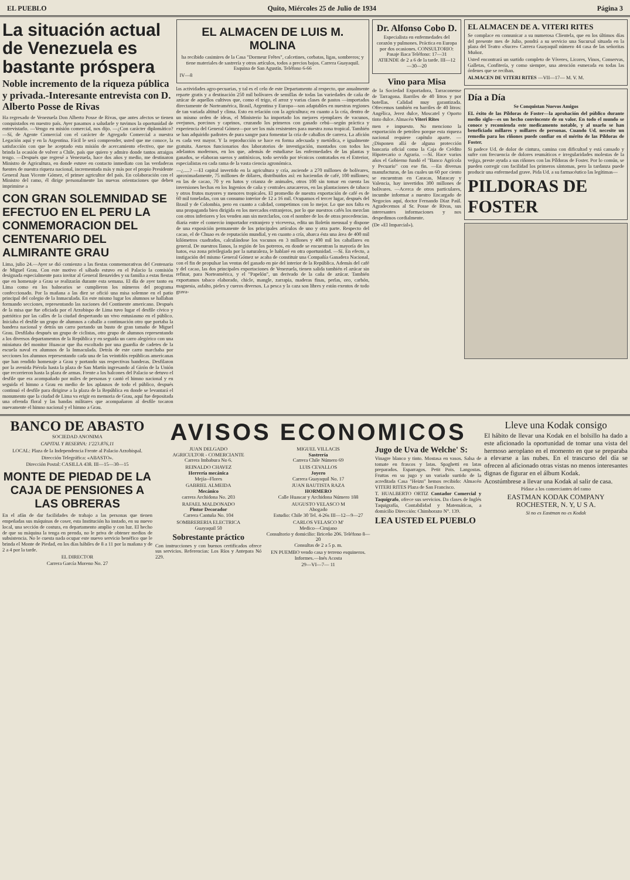EL PUEBLO Quito, Miércoles 25 de Julio de 1934 Página 3
La situación actual de Venezuela es bastante próspera
Noble incremento de la riqueza pública y privada.-Interesante entrevista con D. Alberto Posse de Rivas
Ha regresado de Venezuela Don Alberto Posse de Rivas, que antes afectos se tienen conquistados en nuestro país. Ayer pasamos a saludarle y tuvimos la oportunidad de entrevistarlo. —Vengo en misión comercial, nos dijo. —¿Con carácter diplomático? —Sí, de Agente Comercial con el carácter de Agregado Comercial a nuestra Legación aquí y en la Argentina. Fácil le será comprender, usted que me conoce, la satisfacción con que he aceptado esta misión de acercamiento efectivo, que me brinda la ocasión de volver a Chile, país que quiero y admiro donde tantos arraigos tengo. —Después que regresé a Venezuela, hace dos años y medio, me destinaron Ministro de Agricultura, en donde estuve en contacto inmediato con las verdaderas fuentes de nuestra riqueza nacional, incrementada más y más por el propio Presidente General Juan Vicente Gómez, el primer agricultor del país. En colaboración con el Ministro del ramo, él dirige personalmente las nuevas orientaciones que deben imprimirse a
CON GRAN SOLEMNIDAD SE EFECTUO EN EL PERU LA CONMEMORACION DEL CENTENARIO DEL ALMIRANTE GRAU
Lima, julio 24.—Ayer se dió comienzo a las fiestas conmemorativas del Centenario de Miguel Grau. Con este motivo el sábado estuvo en el Palacio la comisión designada especialmente para invitar al General Benavides y su familia a estas fiestas que en homenaje a Grau se realizarán durante esta semana. El día de ayer tanto en Lima como en los balnearios se cumplieron los números del programa confeccionado. Por la mañana a las diez se ofició una misa solemne en el patio principal del colegio de la Inmaculada. En este mismo lugar los alumnos se hallaban formando secciones, representando las naciones del Continente americano. Después de la misa que fue oficiada por el Arzobispo de Lima tuvo lugar el desfile cívico y patriótico por las calles de la ciudad despertando un vivo entusiasmo en el público. Iniciaba el desfile un grupo de alumnos a caballo a continuación otro que portaba la bandera nacional y detrás un carro portando un busto de gran tamaño de Miguel Grau. Desfilaba después un grupo de ciclistas, otro grupo de alumnos representando a los diversos departamentos de la República y en seguida un carro alegórico con una miniatura del monitor Huascar que iba escoltado por una guardia de cadetes de la escuela naval ex alumnos de la Inmaculada. Detrás de este carro marchaba por secciones los alumnos representando cada una de las veintidós repúblicas americanas que han rendido homenaje a Grau y portando sus respectivas banderas. Desfilaron por la avenida Piérola hasta la plaza de San Martín ingresando al Girón de la Unión que recorrieron hasta la plaza de armas. Frente a los balcones del Palacio se detuvo el desfile que era acompañado por miles de personas y cantó el himno nacional y en seguida el himno a Grau en medio de los aplausos de todo el público, después continuó el desfile para dirigirse a la plaza de la República en donde se levantará el monumento que la ciudad de Lima va erigir en memoria de Grau, aquí fue depositada una ofrenda floral y las bandas militares que acompañaron al desfile tocaron nuevamente el himno nacional y el himno a Grau.
EL ALMACEN DE LUIS M. MOLINA
ha recibido casimires de la Casa "Dormeur Frêtes", calcetines, corbatas, ligas, sombreros; y tiene materiales de sastrería y otros artículos, todos a precios bajos. Carrera Guayaquil. Esquina de San Agustín. Teléfono 6-66
IV—8
las actividades agro-pecuarias, y tal es el celo de este Departamento al respecto, que anualmente reparte gratis y a destinación 250 mil bolívares de semillas de todas las variedades de caña de azúcar de aquellos cultivos que, como el trigo, el arroz y varias clases de pastos —importados directamente de Norteamérica, Brasil, Argentina y Europa—son adaptables en nuestras regiones de tan variada altitud y clima. Esto en relación con la agricultura; en cuanto a la cría, dentro de un mismo orden de ideas, el Ministerio ha importado los mejores ejemplares de vacunos, ovejunos, porcinos y caprinos, cruzando los primeros con ganado cebú—según práctica y experiencia del General Gómez—por ser los más resistentes para nuestra zona tropical. También se han adquirido padrotes de pura sangre para fomentar la cría de caballos de carrera. La afición es cada vez mayor. Y la reproducción se hace en forma adecuada y metódica, e igualmente gratuita. Anexos funcionarios dos laboratorios de investigación, montados con todos los adelantos modernos, en los que, además de estudiarse las enfermedades de las plantas y ganados, se elaboran sueros y antitóxicos, todo servido por técnicos contratados en el Exterior, especialistas en cada rama de la vasta ciencia agronómica.
—¿.....? —El capital invertido en la agricultura y cría, asciende a 270 millones de bolívares, aproximadamente, 75 millones de dólares, distribuidos así: en haciendas de café, 100 millones; en las de cacao, 70 y en hatos y crianza de animales, otros 100 sin tomar en cuenta las inversiones hechas en los Ingenios de caña y centrales azucareros, en las plantaciones de tabaco y otros frutos mayores y menores tropicales. El promedio de nuestra exportación de café es de 60 mil toneladas, con un consumo interior de 12 a 16 mil. Ocupamos el tercer lugar, después del Brasil y de Colombia, pero en cuanto a calidad, competimos con lo mejor. Lo que nos falta es una propaganda bien dirigida en los mercados extranjeros, por lo que nuestros cafés los mezclan con otros inferiores y los venden aun sin mezclarlos, con el nombre de los de otras procedencias.
diaria entre el comercio importador extranjero y viceversa, edita un Boletín mensual y dispone de una exposición permanente de los principales artículos de uno y otra parte. Respecto del cacao, el de Chuao es de reputación mundial, y en cuanto a cría, abarca ésta una área de 400 mil kilómetros cuadrados, calculándose los vacunos en 3 millones y 400 mil los caballares en general. De nuestros llanos, la región de los potreros, en donde se encuentran la mayoría de los hatos, esa zona privilegiada por la naturaleza, le hablaré en otra oportunidad. —Sí. En efecto, a instigación del mismo General Gómez se acaba de constituir una Compañía Ganadera Nacional, con el fin de propulsar las ventas del ganado en pie del interior de la República. Además del café y del cacao, las dos principales exportaciones de Venezuela, tienen salida también el azúcar sin refinar, para Norteamérica, y el "Papelón", un derivado de la caña de azúcar. También exportamos tabaco elaborado, chicle, mangle, zarrapia, maderas finas, perlas, oro, carbón, magnesia, asfalto, pieles y cueros diversos. La pesca y la caza son libres y están exentos de todo grava-
Dr. Alfonso Cobo D.
Especialista en enfermedades del corazón y pulmones. Práctica en Europa por dos ocasiones. CONSULTORIO: Pasaje Baca Teléfono: 17—31 ATIENDE de 2 a 6 de la tarde. III—12—30—20
Vino para Misa
de la Sociedad Exportadora, Tarraconense de Tarragona. Barriles de 40 litros y por botellas. Calidad muy garantizada. Ofrecemos también en barriles de 40 litros: Angélica, Jerez dulce, Moscatel y Oporto tinto dulce. Almacén Viteri Rites
men e impuesto. No menciono la exportación de petróleo porque esta riqueza nacional requiere capítulo aparte. —¿Disponen allá de alguna protección bancaria oficial como la Caja de Crédito Hipotecario o Agraria. —Sí. Hace varios años el Gobierno fundó el "Banco Agrícola y Pecuario" con ese fin. —En diversas manufacturas, de las cuales un 60 por ciento se encuentran en Caracas, Maracay y Valencia, hay invertidos 300 millones de bolívares. —Acerca de otros particulares, incumbe informar a nuestro Encargado de Negocios aquí, doctor Fernando Díaz Paúl. Agradecemos al Sr. Posse de Rivas, sus interesantes informaciones y nos despedimos cordialmente.
(De «El Imparcial»).
EL ALMACEN DE A. VITERI RITES
Se complace en comunicar a su numerosa Clientela, que en los últimos días del presente mes de Julio, pondrá a su servicio una Sucursal situada en la plaza del Teatro «Sucre» Carrera Guayaquil número 44 casa de las señoritas Muñoz.
Usted encontrará un surtido completo de Víveres, Licores, Vinos, Conservas, Galletas, Confitería, y como siempre, una atención esmerada en todas las órdenes que se reciban.
ALMACEN DE VITERI RITES —VII—17— M. V. M.
Día a Día
Se Conquistan Nuevos Amigos
EL éxito de las Píldoras de Foster—la aprobación del público durante medio siglo—es un hecho convincente de su valor. En todo el mundo se conoce y recomienda este medicamento notable, y al usarlo se han beneficiado millares y millares de personas. Cuando Ud. necesite un remedio para los riñones puede confiar en el mérito de las Píldoras de Foster.
Si padece Ud. de dolor de cintura, camina con dificultad y está cansado y sufre con frecuencia de dolores reumáticos e irregularidades molestas de la vejiga, preste ayuda a sus riñones con las Píldoras de Foster. Por lo común, se pueden corregir con facilidad los primeros síntomas, pero la tardanza puede producir una enfermedad grave. Pida Ud. a su farmacéutico las legítimas—
PILDORAS DE FOSTER
BANCO DE ABASTO
SOCIEDAD ANONIMA
CAPITAL Y RESERVA: 1'223.876,11
LOCAL: Plaza de la Independencia Frente al Palacio Arzobispal.
Dirección Telegráfica: «ABASTO».
Dirección Postal: CASILLA 438. III—15—30—15
MONTE DE PIEDAD DE LA CAJA DE PENSIONES A LAS OBRERAS
En el afán de dar facilidades de trabajo a las personas que tienen empeñadas sus máquinas de coser, esta Institución ha instado, en su nuevo local, una sección de costura, en departamento amplio y con luz. El hecho de que su máquina la tenga en prenda, no le priva de obtener medios de subsistencia. No le cuesta nada ocupar este nuevo servicio benéfico que le brinda el Monte de Piedad, en los días hábiles de 8 a 11 por la mañana y de 2 a 4 por la tarde.
EL DIRECTOR
Carrera García Moreno No. 27
AVISOS ECONOMICOS
JUAN DELGADO
AGRICULTOR - COMERCIANTE
Carrera Imbabura No 6.
REINALDO CHAVEZ
Herrería mecánica
Mejía--Flores
GABRIEL ALMEIDA
Mecánico
carrera Archidona No. 203
RAFAEL MALDONADO
Pintor Decorador
Carrera Cantuña No. 104
SOMBRERERIA ELECTRICA
Guayaquil 50
Sobrestante práctico
Con instrucciones y con buenos certificados ofrece sus servicios. Referencias: Los Ríos y Antepara Nó 229.
MIGUEL VILLACIS
Sastrería
Carrera Chile Número 69
LUIS CEVALLOS
Joyero
Carrera Guayaquil No. 17
JUAN BAUTISTA RAZA
HORMERO
Calle Huascar y Archidona Número 188
AUGUSTO VELASCO M
Abogado
Estudio: Chile 30 Tel. 4-26s III—12—9—27
CARLOS VELASCO M'
Medico—Cirujano
Consultorio y domicilio: Briceño 206. Teléfono 8—20
Consultas de 2 a 5 p. m.
EN PUEMBO vendo casa y terreno esquineros. Informes.—Inés Acosta
29—VI—7— 11
Jugo de Uva de Welche' S:
Vinagre blanco y tinto. Mostasa en vasos. Salsa de tomate en frascos y latas. Spaghetti en latas preparados. Esparragos. Petit Pois. Langostas. Fruttas en su jugo y un variado surtido de la acreditada Casa "Heizn" hemos recibido: Almacén VITERI RITES Plaza de San Francisco.
T. HUALBERTO ORTIZ Contador Comercial y Taquígrafo, ofrece sus servicios. Da clases de Inglés Taquigrafía, Contabilidad y Matemáticas, a domicilio Dirección: Chimborazo N°. 139.
LEA USTED EL PUEBLO
Lleve una Kodak consigo
El hábito de llevar una Kodak en el bolsillo ha dado a este aficionado la oportunidad de tomar una vista del hermoso aeroplano en el momento en que se preparaba a elevarse a las nubes. En el trascurso del día se ofrecen al aficionado otras vistas no menos interesantes dignas de figurar en el álbum Kodak.
Acostúmbrese a llevar una Kodak al salir de casa.
Pídase a los comerciantes del ramo
EASTMAN KODAK COMPANY
ROCHESTER, N. Y, U S A.
Si no es Eastman no es Kodak